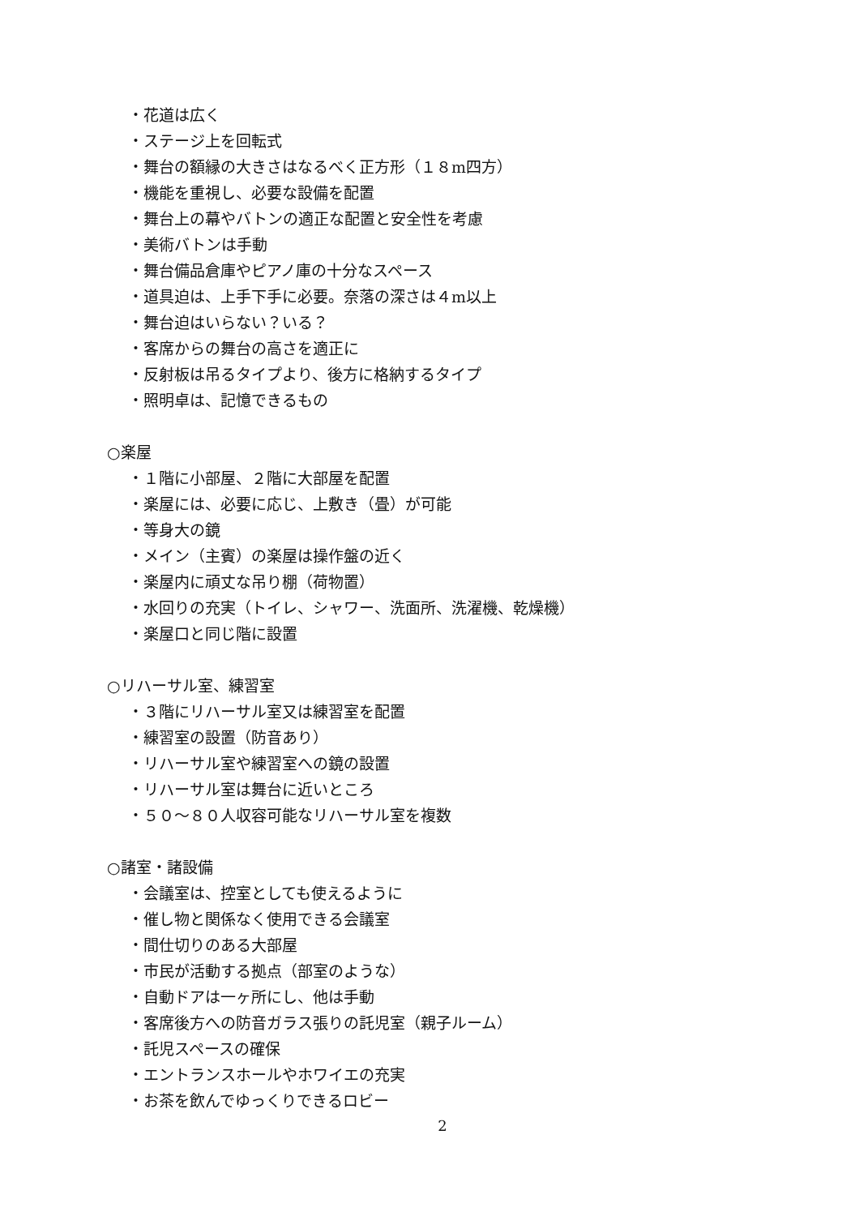・花道は広く
・ステージ上を回転式
・舞台の額縁の大きさはなるべく正方形（１８m四方）
・機能を重視し、必要な設備を配置
・舞台上の幕やバトンの適正な配置と安全性を考慮
・美術バトンは手動
・舞台備品倉庫やピアノ庫の十分なスペース
・道具迫は、上手下手に必要。奈落の深さは４m以上
・舞台迫はいらない？いる？
・客席からの舞台の高さを適正に
・反射板は吊るタイプより、後方に格納するタイプ
・照明卓は、記憶できるもの
○楽屋
・１階に小部屋、２階に大部屋を配置
・楽屋には、必要に応じ、上敷き（畳）が可能
・等身大の鏡
・メイン（主賓）の楽屋は操作盤の近く
・楽屋内に頑丈な吊り棚（荷物置）
・水回りの充実（トイレ、シャワー、洗面所、洗濯機、乾燥機）
・楽屋口と同じ階に設置
○リハーサル室、練習室
・３階にリハーサル室又は練習室を配置
・練習室の設置（防音あり）
・リハーサル室や練習室への鏡の設置
・リハーサル室は舞台に近いところ
・５０～８０人収容可能なリハーサル室を複数
○諸室・諸設備
・会議室は、控室としても使えるように
・催し物と関係なく使用できる会議室
・間仕切りのある大部屋
・市民が活動する拠点（部室のような）
・自動ドアは一ヶ所にし、他は手動
・客席後方への防音ガラス張りの託児室（親子ルーム）
・託児スペースの確保
・エントランスホールやホワイエの充実
・お茶を飲んでゆっくりできるロビー
2